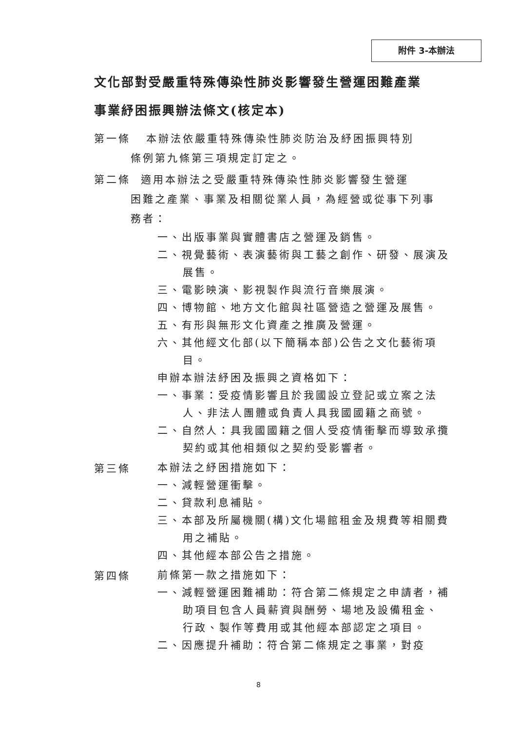附件 3-本辦法
文化部對受嚴重特殊傳染性肺炎影響發生營運困難產業
事業紓困振興辦法條文(核定本)
第一條 本辦法依嚴重特殊傳染性肺炎防治及紓困振興特別
條例第九條第三項規定訂定之。
第二條 適用本辦法之受嚴重特殊傳染性肺炎影響發生營運
困難之產業、事業及相關從業人員，為經營或從事下列事
務者：
一、出版事業與實體書店之營運及銷售。
二、視覺藝術、表演藝術與工藝之創作、研發、展演及展售。
三、電影映演、影視製作與流行音樂展演。
四、博物館、地方文化館與社區營造之營運及展售。
五、有形與無形文化資產之推廣及營運。
六、其他經文化部(以下簡稱本部)公告之文化藝術項目。
申辦本辦法紓困及振興之資格如下：
一、事業：受疫情影響且於我國設立登記或立案之法人、非法人團體或負責人具我國國籍之商號。
二、自然人：具我國國籍之個人受疫情衝擊而導致承攬契約或其他相類似之契約受影響者。
第三條
本辦法之紓困措施如下：
一、減輕營運衝擊。
二、貸款利息補貼。
三、本部及所屬機關(構)文化場館租金及規費等相關費用之補貼。
四、其他經本部公告之措施。
第四條
前條第一款之措施如下：
一、減輕營運困難補助：符合第二條規定之申請者，補助項目包含人員薪資與酬勞、場地及設備租金、行政、製作等費用或其他經本部認定之項目。
二、因應提升補助：符合第二條規定之事業，對疫
8